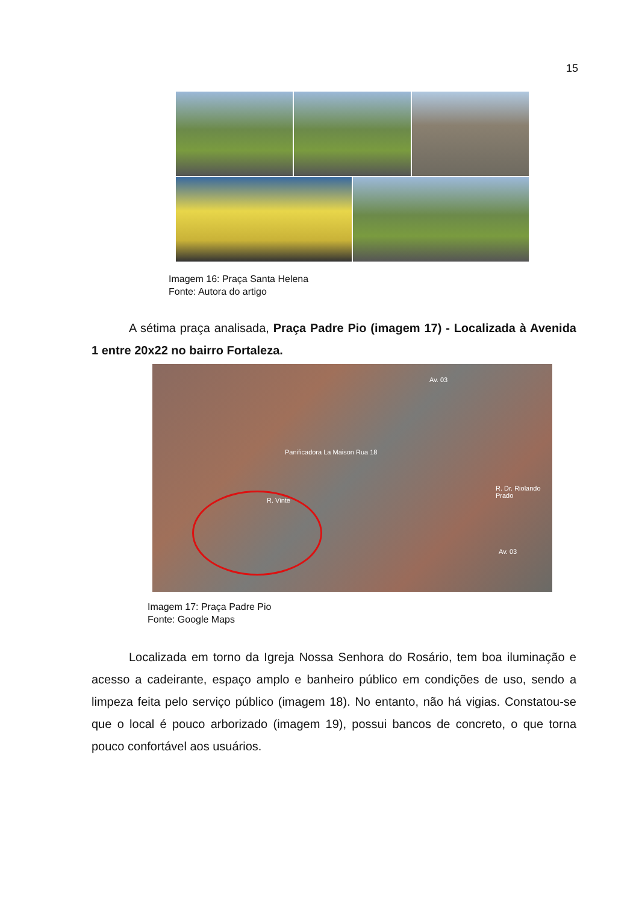15
Imagem 16: Praça Santa Helena
Fonte: Autora do artigo
A sétima praça analisada, Praça Padre Pio (imagem 17) - Localizada à Avenida 1 entre 20x22 no bairro Fortaleza.
Panificadora La Maison Rua 18
Av. 03
R. Dr. Riolando Prado
R. Vinte
Av. 03
Imagem 17: Praça Padre Pio
Fonte: Google Maps
Localizada em torno da Igreja Nossa Senhora do Rosário, tem boa iluminação e acesso a cadeirante, espaço amplo e banheiro público em condições de uso, sendo a limpeza feita pelo serviço público (imagem 18). No entanto, não há vigias. Constatou-se que o local é pouco arborizado (imagem 19), possui bancos de concreto, o que torna pouco confortável aos usuários.